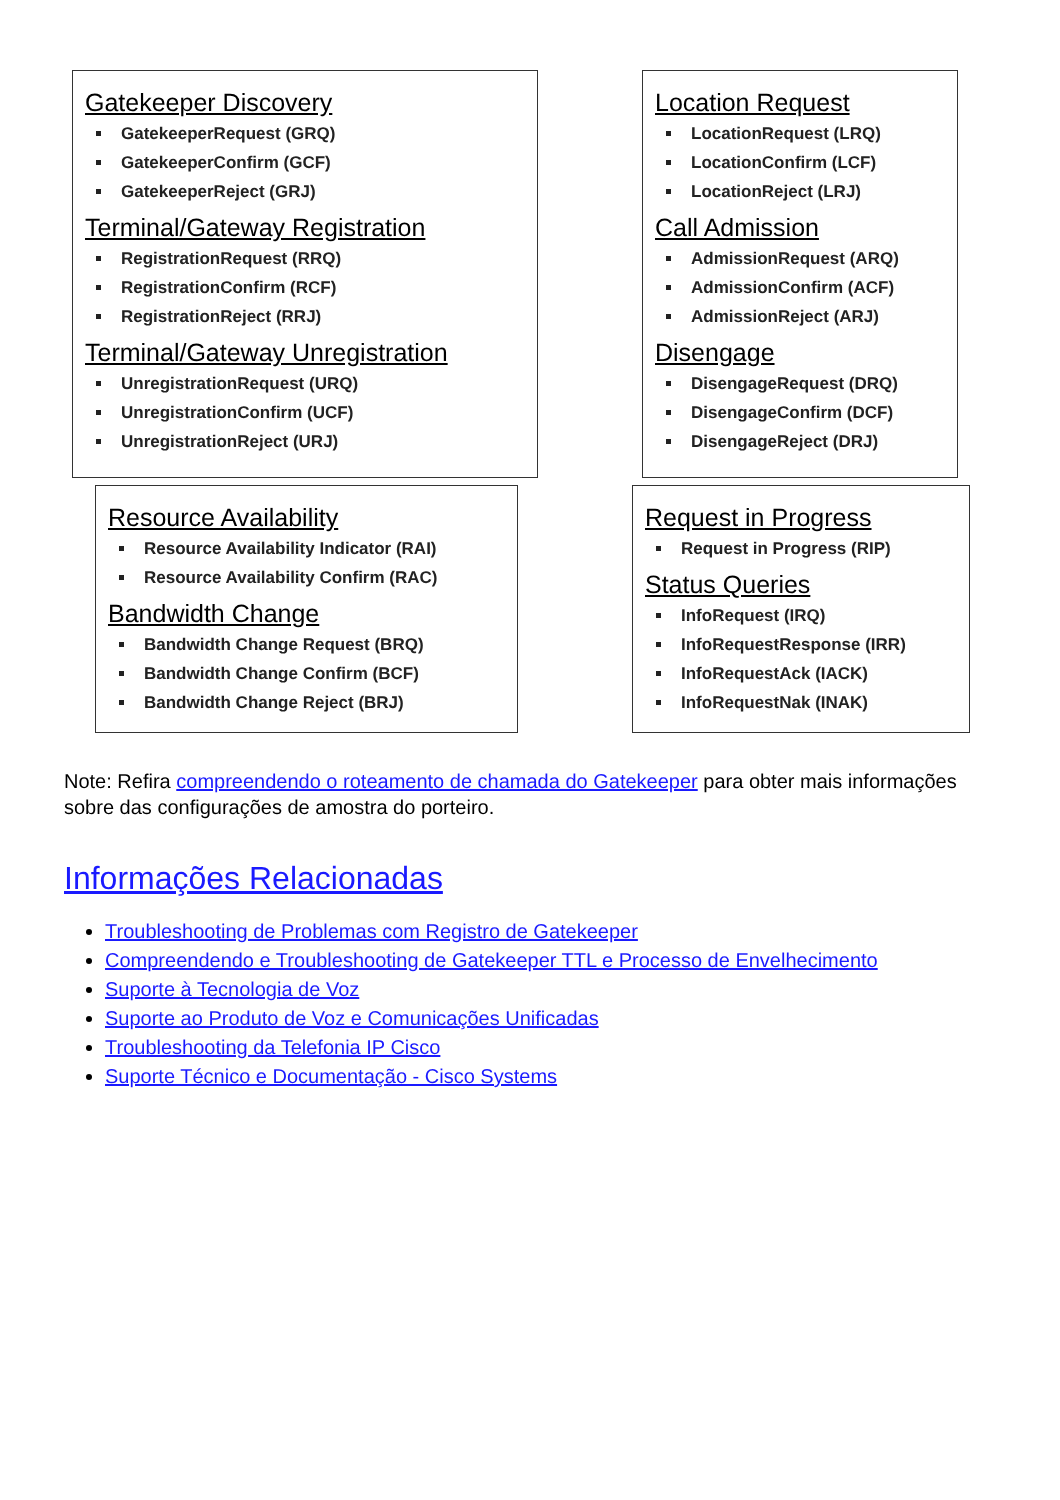Gatekeeper Discovery
GatekeeperRequest (GRQ)
GatekeeperConfirm (GCF)
GatekeeperReject (GRJ)
Terminal/Gateway Registration
RegistrationRequest (RRQ)
RegistrationConfirm (RCF)
RegistrationReject (RRJ)
Terminal/Gateway Unregistration
UnregistrationRequest (URQ)
UnregistrationConfirm (UCF)
UnregistrationReject (URJ)
Location Request
LocationRequest (LRQ)
LocationConfirm (LCF)
LocationReject (LRJ)
Call Admission
AdmissionRequest (ARQ)
AdmissionConfirm (ACF)
AdmissionReject (ARJ)
Disengage
DisengageRequest (DRQ)
DisengageConfirm (DCF)
DisengageReject (DRJ)
Resource Availability
Resource Availability Indicator (RAI)
Resource Availability Confirm (RAC)
Bandwidth Change
Bandwidth Change Request (BRQ)
Bandwidth Change Confirm (BCF)
Bandwidth Change Reject (BRJ)
Request in Progress
Request in Progress (RIP)
Status Queries
InfoRequest (IRQ)
InfoRequestResponse (IRR)
InfoRequestAck (IACK)
InfoRequestNak (INAK)
Note: Refira compreendendo o roteamento de chamada do Gatekeeper para obter mais informações sobre das configurações de amostra do porteiro.
Informações Relacionadas
Troubleshooting de Problemas com Registro de Gatekeeper
Compreendendo e Troubleshooting de Gatekeeper TTL e Processo de Envelhecimento
Suporte à Tecnologia de Voz
Suporte ao Produto de Voz e Comunicações Unificadas
Troubleshooting da Telefonia IP Cisco
Suporte Técnico e Documentação - Cisco Systems